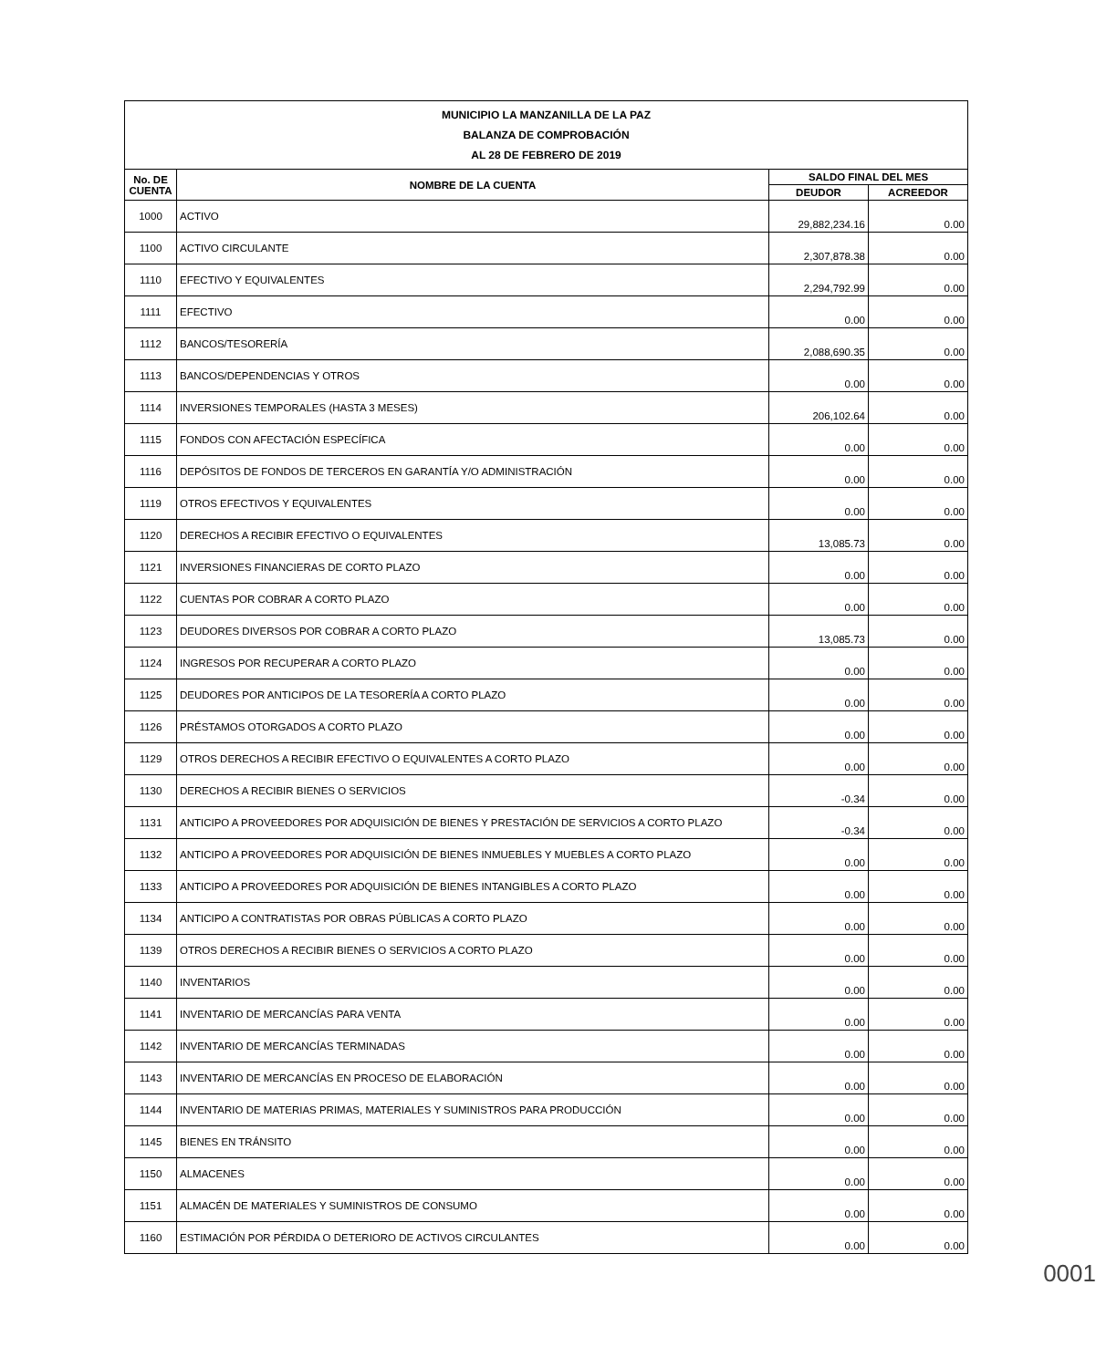| MUNICIPIO LA MANZANILLA DE LA PAZ BALANZA DE COMPROBACIÓN AL 28 DE FEBRERO DE 2019 | | | |
| No. DE CUENTA | NOMBRE DE LA CUENTA | SALDO FINAL DEL MES | |
| | | DEUDOR | ACREEDOR |
| 1000 | ACTIVO | 29,882,234.16 | 0.00 |
| 1100 | ACTIVO CIRCULANTE | 2,307,878.38 | 0.00 |
| 1110 | EFECTIVO Y EQUIVALENTES | 2,294,792.99 | 0.00 |
| 1111 | EFECTIVO | 0.00 | 0.00 |
| 1112 | BANCOS/TESORERÍA | 2,088,690.35 | 0.00 |
| 1113 | BANCOS/DEPENDENCIAS Y OTROS | 0.00 | 0.00 |
| 1114 | INVERSIONES TEMPORALES (HASTA 3 MESES) | 206,102.64 | 0.00 |
| 1115 | FONDOS CON AFECTACIÓN ESPECÍFICA | 0.00 | 0.00 |
| 1116 | DEPÓSITOS DE FONDOS DE TERCEROS EN GARANTÍA Y/O ADMINISTRACIÓN | 0.00 | 0.00 |
| 1119 | OTROS EFECTIVOS Y EQUIVALENTES | 0.00 | 0.00 |
| 1120 | DERECHOS A RECIBIR EFECTIVO O EQUIVALENTES | 13,085.73 | 0.00 |
| 1121 | INVERSIONES FINANCIERAS DE CORTO PLAZO | 0.00 | 0.00 |
| 1122 | CUENTAS POR COBRAR A CORTO PLAZO | 0.00 | 0.00 |
| 1123 | DEUDORES DIVERSOS POR COBRAR A CORTO PLAZO | 13,085.73 | 0.00 |
| 1124 | INGRESOS POR RECUPERAR A CORTO PLAZO | 0.00 | 0.00 |
| 1125 | DEUDORES POR ANTICIPOS DE LA TESORERÍA A CORTO PLAZO | 0.00 | 0.00 |
| 1126 | PRÉSTAMOS OTORGADOS A CORTO PLAZO | 0.00 | 0.00 |
| 1129 | OTROS DERECHOS A RECIBIR EFECTIVO O EQUIVALENTES A CORTO PLAZO | 0.00 | 0.00 |
| 1130 | DERECHOS A RECIBIR BIENES O SERVICIOS | -0.34 | 0.00 |
| 1131 | ANTICIPO A PROVEEDORES POR ADQUISICIÓN DE BIENES Y PRESTACIÓN DE SERVICIOS A CORTO PLAZO | -0.34 | 0.00 |
| 1132 | ANTICIPO A PROVEEDORES POR ADQUISICIÓN DE BIENES INMUEBLES Y MUEBLES A CORTO PLAZO | 0.00 | 0.00 |
| 1133 | ANTICIPO A PROVEEDORES POR ADQUISICIÓN DE BIENES INTANGIBLES A CORTO PLAZO | 0.00 | 0.00 |
| 1134 | ANTICIPO A CONTRATISTAS POR OBRAS PÚBLICAS A CORTO PLAZO | 0.00 | 0.00 |
| 1139 | OTROS DERECHOS A RECIBIR BIENES O SERVICIOS A CORTO PLAZO | 0.00 | 0.00 |
| 1140 | INVENTARIOS | 0.00 | 0.00 |
| 1141 | INVENTARIO DE MERCANCÍAS PARA VENTA | 0.00 | 0.00 |
| 1142 | INVENTARIO DE MERCANCÍAS TERMINADAS | 0.00 | 0.00 |
| 1143 | INVENTARIO DE MERCANCÍAS EN PROCESO DE ELABORACIÓN | 0.00 | 0.00 |
| 1144 | INVENTARIO DE MATERIAS PRIMAS, MATERIALES Y SUMINISTROS PARA PRODUCCIÓN | 0.00 | 0.00 |
| 1145 | BIENES EN TRÁNSITO | 0.00 | 0.00 |
| 1150 | ALMACENES | 0.00 | 0.00 |
| 1151 | ALMACÉN DE MATERIALES Y SUMINISTROS DE CONSUMO | 0.00 | 0.00 |
| 1160 | ESTIMACIÓN POR PÉRDIDA O DETERIORO DE ACTIVOS CIRCULANTES | 0.00 | 0.00 |
0001